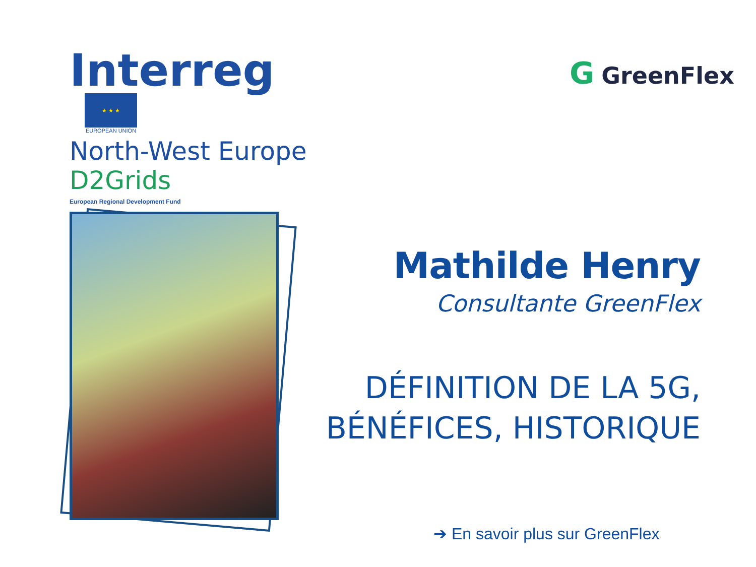Interreg
★ ★ ★
EUROPEAN UNION
North-West Europe
D2Grids
European Regional Development Fund
G GreenFlex
Mathilde Henry
Consultante GreenFlex
DÉFINITION DE LA 5G,
BÉNÉFICES, HISTORIQUE
➔ En savoir plus sur GreenFlex